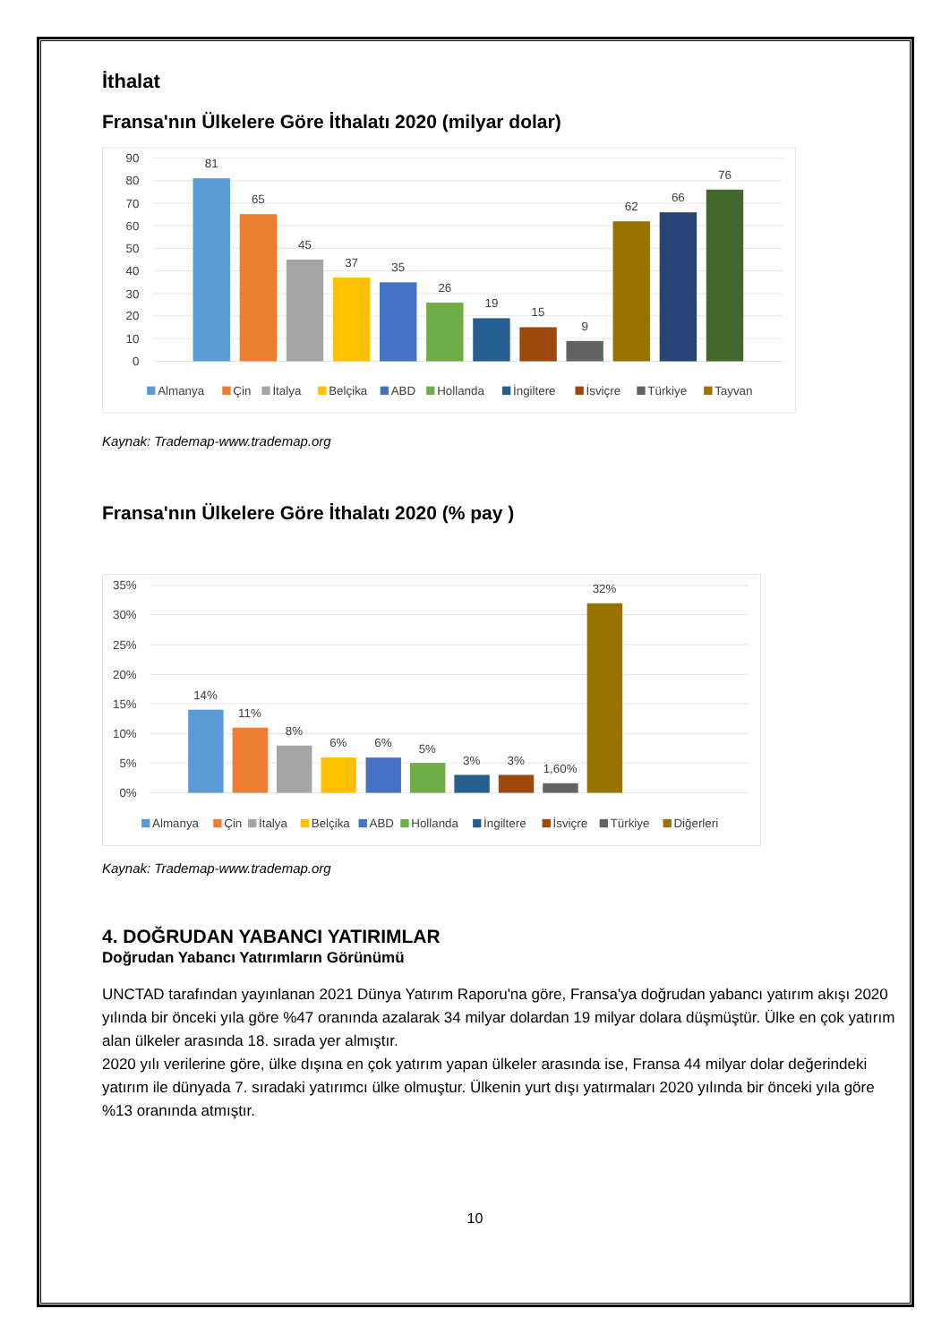İthalat
Fransa'nın Ülkelere Göre İthalatı 2020 (milyar dolar)
0
10
20
30
40
50
60
70
80
90
81
65
45
37
35
26
19
15
9
62
66
76
Almanya
Çin
İtalya
Belçika
ABD
Hollanda
İngiltere
İsviçre
Türkiye
Tayvan
Kaynak: Trademap-www.trademap.org
Fransa'nın Ülkelere Göre İthalatı 2020 (% pay )
0%
5%
10%
15%
20%
25%
30%
35%
14%
11%
8%
6%
6%
5%
3%
3%
1,60%
32%
Almanya
Çin
İtalya
Belçika
ABD
Hollanda
İngiltere
İsviçre
Türkiye
Diğerleri
Kaynak: Trademap-www.trademap.org
4. DOĞRUDAN YABANCI YATIRIMLAR
Doğrudan Yabancı Yatırımların Görünümü
UNCTAD tarafından yayınlanan 2021 Dünya Yatırım Raporu'na göre, Fransa'ya doğrudan yabancı yatırım akışı 2020 yılında bir önceki yıla göre %47 oranında azalarak 34 milyar dolardan 19 milyar dolara düşmüştür. Ülke en çok yatırım alan ülkeler arasında 18. sırada yer almıştır.
2020 yılı verilerine göre, ülke dışına en çok yatırım yapan ülkeler arasında ise, Fransa 44 milyar dolar değerindeki yatırım ile dünyada 7. sıradaki yatırımcı ülke olmuştur. Ülkenin yurt dışı yatırmaları 2020 yılında bir önceki yıla göre %13 oranında atmıştır.
10